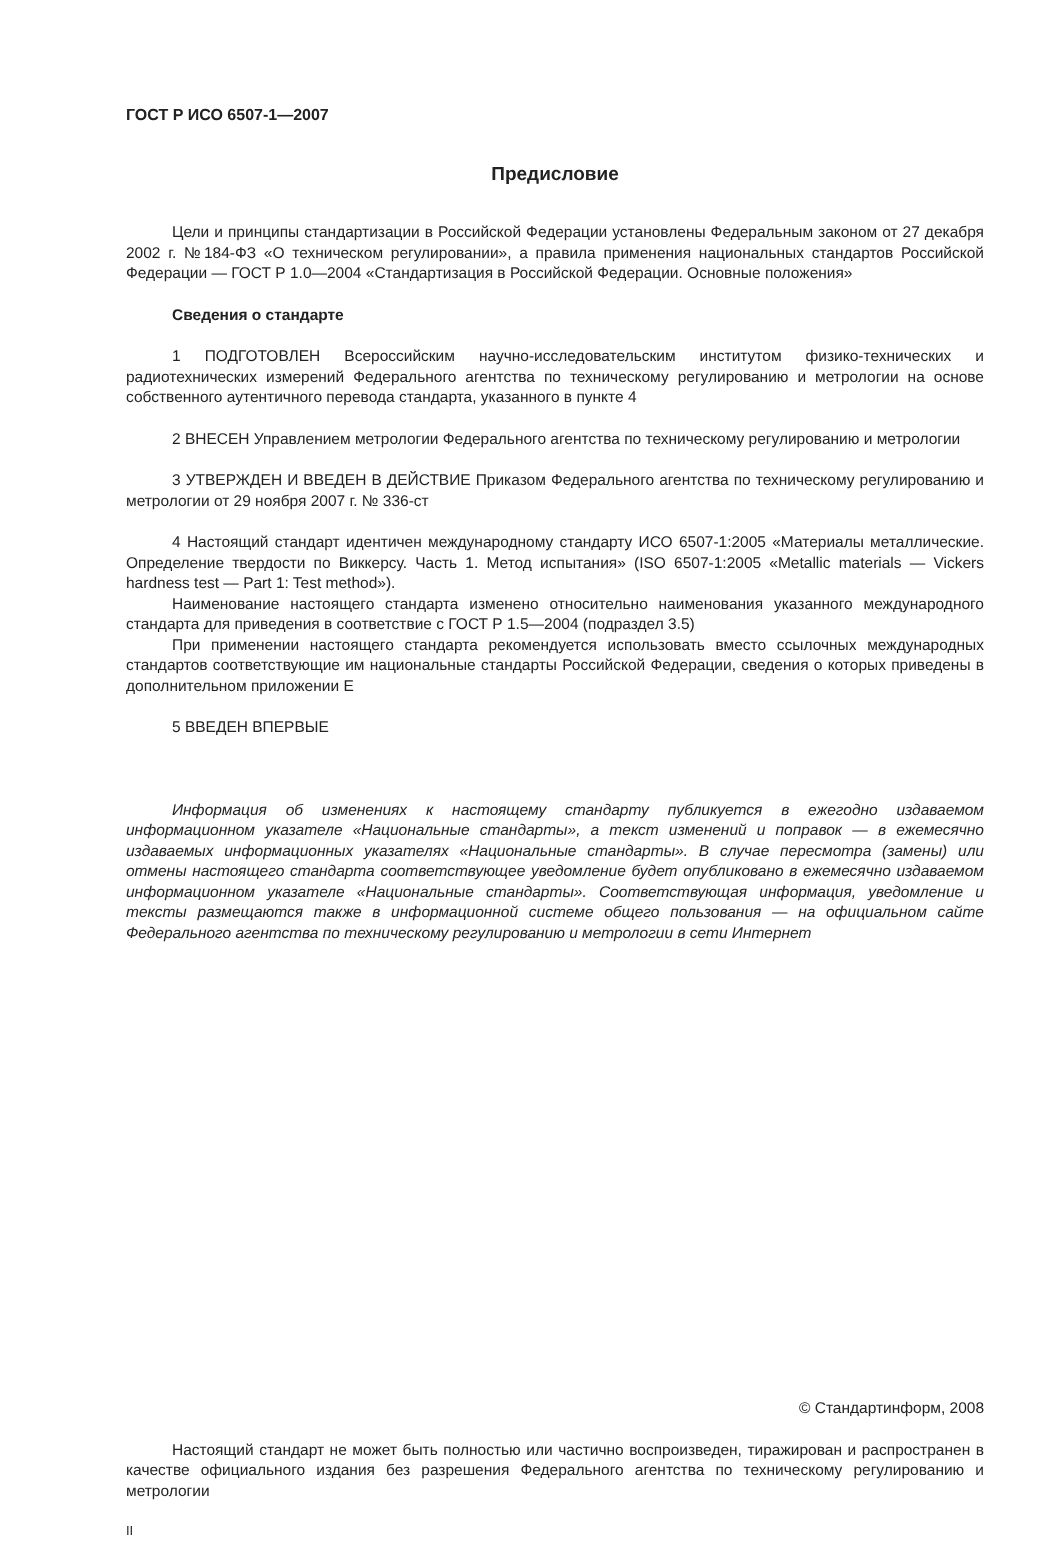ГОСТ Р ИСО 6507-1—2007
Предисловие
Цели и принципы стандартизации в Российской Федерации установлены Федеральным законом от 27 декабря 2002 г. №184-ФЗ «О техническом регулировании», а правила применения национальных стандартов Российской Федерации — ГОСТ Р 1.0—2004 «Стандартизация в Российской Федерации. Основные положения»
Сведения о стандарте
1 ПОДГОТОВЛЕН Всероссийским научно-исследовательским институтом физико-технических и радиотехнических измерений Федерального агентства по техническому регулированию и метрологии на основе собственного аутентичного перевода стандарта, указанного в пункте 4
2 ВНЕСЕН Управлением метрологии Федерального агентства по техническому регулированию и метрологии
3 УТВЕРЖДЕН И ВВЕДЕН В ДЕЙСТВИЕ Приказом Федерального агентства по техническому регулированию и метрологии от 29 ноября 2007 г. № 336-ст
4 Настоящий стандарт идентичен международному стандарту ИСО 6507-1:2005 «Материалы металлические. Определение твердости по Виккерсу. Часть 1. Метод испытания» (ISO 6507-1:2005 «Metallic materials — Vickers hardness test — Part 1: Test method»).
Наименование настоящего стандарта изменено относительно наименования указанного международного стандарта для приведения в соответствие с ГОСТ Р 1.5—2004 (подраздел 3.5)
При применении настоящего стандарта рекомендуется использовать вместо ссылочных международных стандартов соответствующие им национальные стандарты Российской Федерации, сведения о которых приведены в дополнительном приложении Е
5 ВВЕДЕН ВПЕРВЫЕ
Информация об изменениях к настоящему стандарту публикуется в ежегодно издаваемом информационном указателе «Национальные стандарты», а текст изменений и поправок — в ежемесячно издаваемых информационных указателях «Национальные стандарты». В случае пересмотра (замены) или отмены настоящего стандарта соответствующее уведомление будет опубликовано в ежемесячно издаваемом информационном указателе «Национальные стандарты». Соответствующая информация, уведомление и тексты размещаются также в информационной системе общего пользования — на официальном сайте Федерального агентства по техническому регулированию и метрологии в сети Интернет
© Стандартинформ, 2008
Настоящий стандарт не может быть полностью или частично воспроизведен, тиражирован и распространен в качестве официального издания без разрешения Федерального агентства по техническому регулированию и метрологии
II